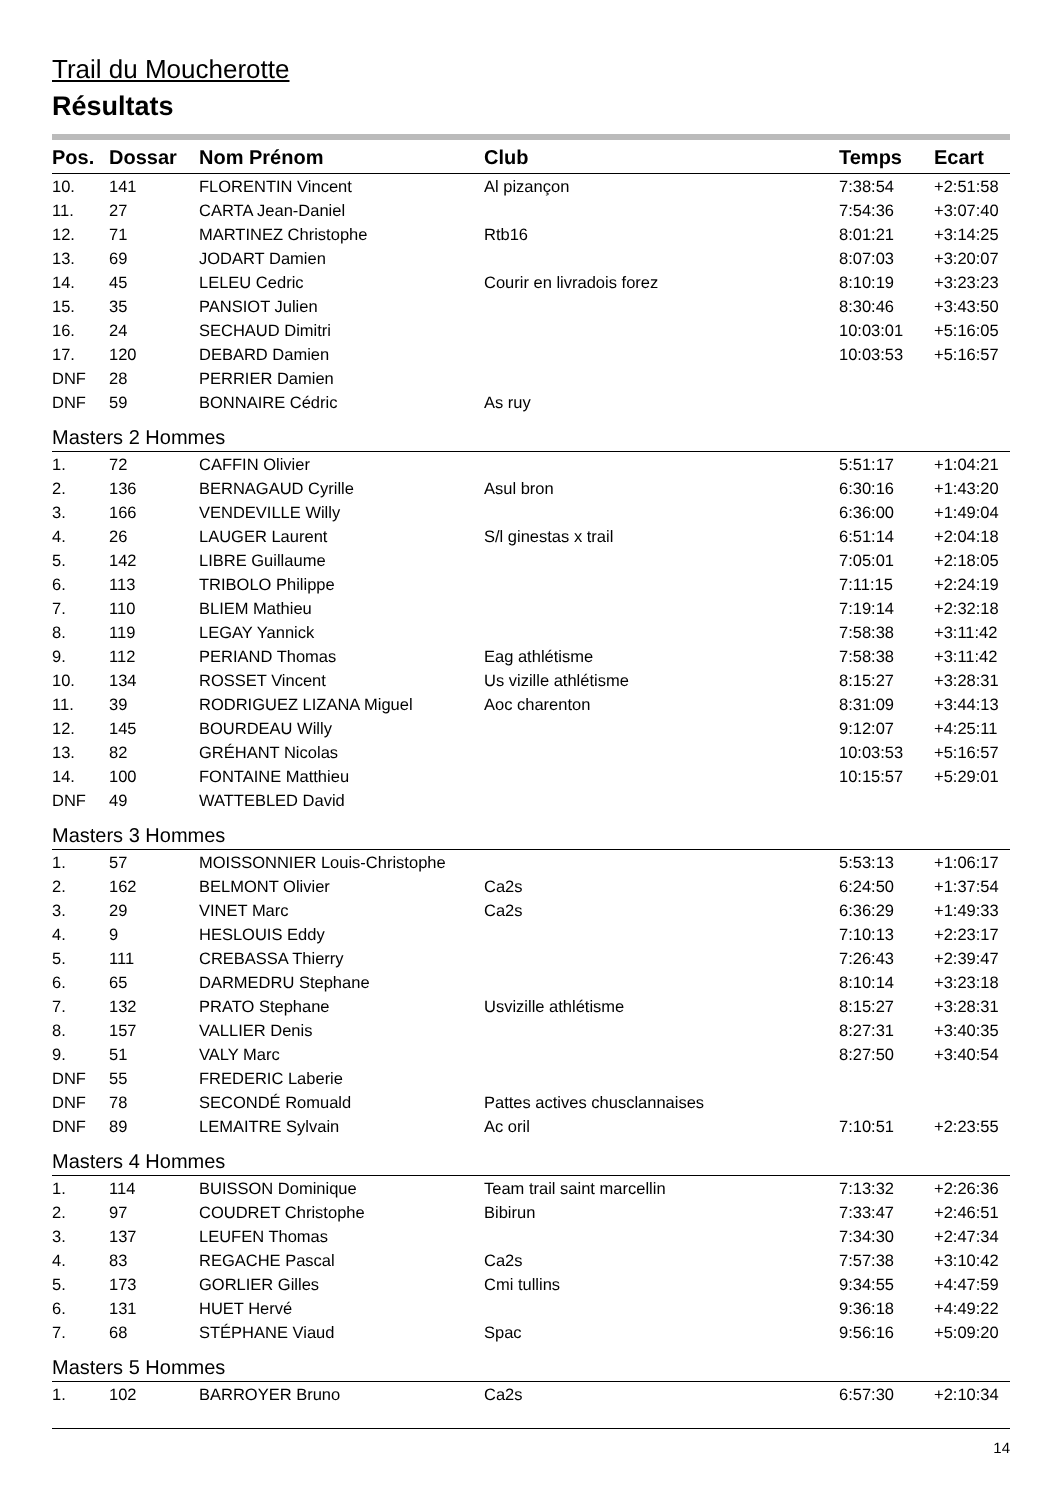Trail du Moucherotte
Résultats
| Pos. | Dossar | Nom Prénom | Club | Temps | Ecart |
| --- | --- | --- | --- | --- | --- |
| 10. | 141 | FLORENTIN Vincent | Al pizançon | 7:38:54 | +2:51:58 |
| 11. | 27 | CARTA Jean-Daniel | | 7:54:36 | +3:07:40 |
| 12. | 71 | MARTINEZ Christophe | Rtb16 | 8:01:21 | +3:14:25 |
| 13. | 69 | JODART Damien | | 8:07:03 | +3:20:07 |
| 14. | 45 | LELEU Cedric | Courir en livradois forez | 8:10:19 | +3:23:23 |
| 15. | 35 | PANSIOT Julien | | 8:30:46 | +3:43:50 |
| 16. | 24 | SECHAUD Dimitri | | 10:03:01 | +5:16:05 |
| 17. | 120 | DEBARD Damien | | 10:03:53 | +5:16:57 |
| DNF | 28 | PERRIER Damien | | | |
| DNF | 59 | BONNAIRE Cédric | As ruy | | |
| Masters 2 Hommes | | | | | |
| 1. | 72 | CAFFIN Olivier | | 5:51:17 | +1:04:21 |
| 2. | 136 | BERNAGAUD Cyrille | Asul bron | 6:30:16 | +1:43:20 |
| 3. | 166 | VENDEVILLE Willy | | 6:36:00 | +1:49:04 |
| 4. | 26 | LAUGER Laurent | S/l ginestas x trail | 6:51:14 | +2:04:18 |
| 5. | 142 | LIBRE Guillaume | | 7:05:01 | +2:18:05 |
| 6. | 113 | TRIBOLO Philippe | | 7:11:15 | +2:24:19 |
| 7. | 110 | BLIEM Mathieu | | 7:19:14 | +2:32:18 |
| 8. | 119 | LEGAY Yannick | | 7:58:38 | +3:11:42 |
| 9. | 112 | PERIAND Thomas | Eag athlétisme | 7:58:38 | +3:11:42 |
| 10. | 134 | ROSSET Vincent | Us vizille athlétisme | 8:15:27 | +3:28:31 |
| 11. | 39 | RODRIGUEZ LIZANA Miguel | Aoc charenton | 8:31:09 | +3:44:13 |
| 12. | 145 | BOURDEAU Willy | | 9:12:07 | +4:25:11 |
| 13. | 82 | GRÉHANT Nicolas | | 10:03:53 | +5:16:57 |
| 14. | 100 | FONTAINE Matthieu | | 10:15:57 | +5:29:01 |
| DNF | 49 | WATTEBLED David | | | |
| Masters 3 Hommes | | | | | |
| 1. | 57 | MOISSONNIER Louis-Christophe | | 5:53:13 | +1:06:17 |
| 2. | 162 | BELMONT Olivier | Ca2s | 6:24:50 | +1:37:54 |
| 3. | 29 | VINET Marc | Ca2s | 6:36:29 | +1:49:33 |
| 4. | 9 | HESLOUIS Eddy | | 7:10:13 | +2:23:17 |
| 5. | 111 | CREBASSA Thierry | | 7:26:43 | +2:39:47 |
| 6. | 65 | DARMEDRU Stephane | | 8:10:14 | +3:23:18 |
| 7. | 132 | PRATO Stephane | Usvizille athlétisme | 8:15:27 | +3:28:31 |
| 8. | 157 | VALLIER Denis | | 8:27:31 | +3:40:35 |
| 9. | 51 | VALY Marc | | 8:27:50 | +3:40:54 |
| DNF | 55 | FREDERIC Laberie | | | |
| DNF | 78 | SECONDÉ Romuald | Pattes actives chusclannaises | | |
| DNF | 89 | LEMAITRE Sylvain | Ac oril | 7:10:51 | +2:23:55 |
| Masters 4 Hommes | | | | | |
| 1. | 114 | BUISSON Dominique | Team trail saint marcellin | 7:13:32 | +2:26:36 |
| 2. | 97 | COUDRET Christophe | Bibirun | 7:33:47 | +2:46:51 |
| 3. | 137 | LEUFEN Thomas | | 7:34:30 | +2:47:34 |
| 4. | 83 | REGACHE Pascal | Ca2s | 7:57:38 | +3:10:42 |
| 5. | 173 | GORLIER Gilles | Cmi tullins | 9:34:55 | +4:47:59 |
| 6. | 131 | HUET Hervé | | 9:36:18 | +4:49:22 |
| 7. | 68 | STÉPHANE Viaud | Spac | 9:56:16 | +5:09:20 |
| Masters 5 Hommes | | | | | |
| 1. | 102 | BARROYER Bruno | Ca2s | 6:57:30 | +2:10:34 |
14